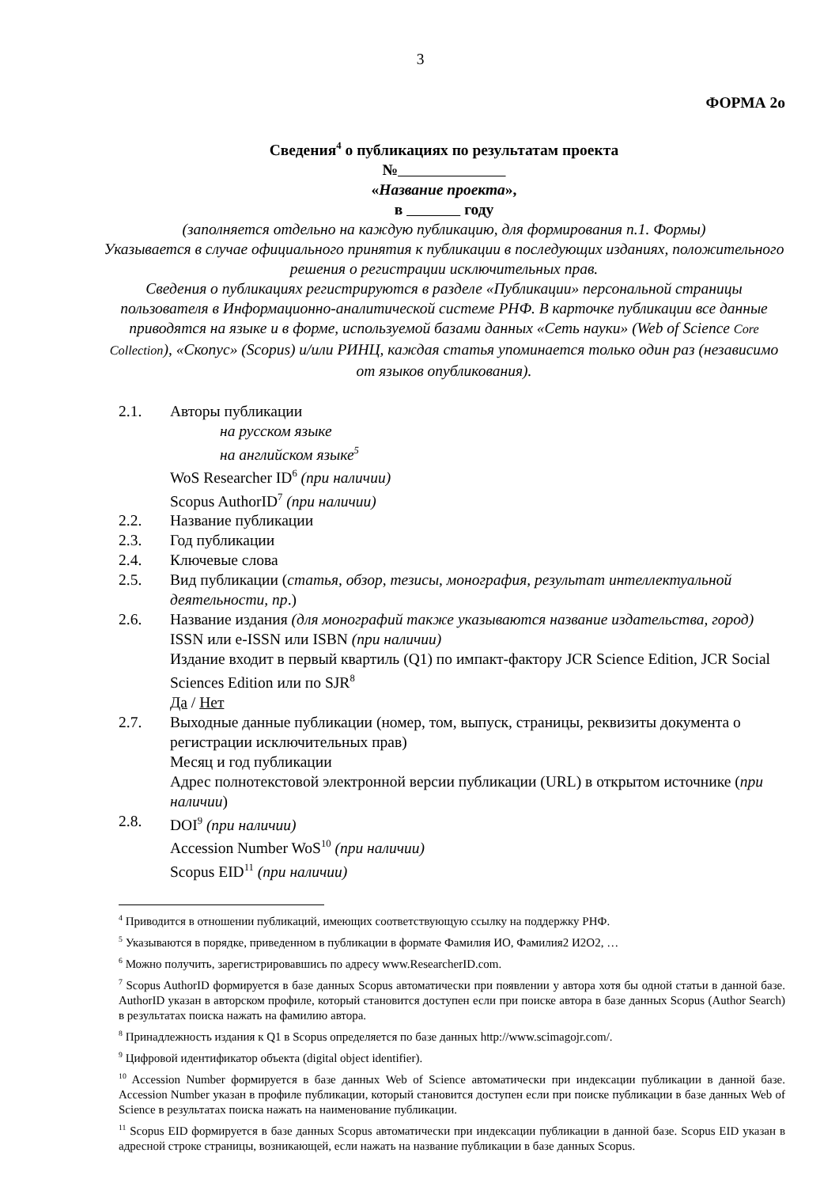3
ФОРМА 2о
Сведения<sup>4</sup> о публикациях по результатам проекта
№
«Название проекта»,
в году
(заполняется отдельно на каждую публикацию, для формирования п.1. Формы)
Указывается в случае официального принятия к публикации в последующих изданиях, положительного решения о регистрации исключительных прав.
Сведения о публикациях регистрируются в разделе «Публикации» персональной страницы пользователя в Информационно-аналитической системе РНФ. В карточке публикации все данные приводятся на языке и в форме, используемой базами данных «Сеть науки» (Web of Science Core Collection), «Скопус» (Scopus) и/или РИНЦ, каждая статья упоминается только один раз (независимо от языков опубликования).
2.1. Авторы публикации
на русском языке
на английском языке<sup>5</sup>
WoS Researcher ID<sup>6</sup> (при наличии)
Scopus AuthorID<sup>7</sup> (при наличии)
2.2. Название публикации
2.3. Год публикации
2.4. Ключевые слова
2.5. Вид публикации (статья, обзор, тезисы, монография, результат интеллектуальной деятельности, пр.)
2.6. Название издания (для монографий также указываются название издательства, город)
ISSN или e-ISSN или ISBN (при наличии)
Издание входит в первый квартиль (Q1) по импакт-фактору JCR Science Edition, JCR Social Sciences Edition или по SJR<sup>8</sup>
Да / Нет
2.7. Выходные данные публикации (номер, том, выпуск, страницы, реквизиты документа о регистрации исключительных прав)
Месяц и год публикации
Адрес полнотекстовой электронной версии публикации (URL) в открытом источнике (при наличии)
2.8. DOI<sup>9</sup> (при наличии)
Accession Number WoS<sup>10</sup> (при наличии)
Scopus EID<sup>11</sup> (при наличии)
<sup>4</sup> Приводится в отношении публикаций, имеющих соответствующую ссылку на поддержку РНФ.
<sup>5</sup> Указываются в порядке, приведенном в публикации в формате Фамилия ИО, Фамилия2 И2О2, …
<sup>6</sup> Можно получить, зарегистрировавшись по адресу www.ResearcherID.com.
<sup>7</sup> Scopus AuthorID формируется в базе данных Scopus автоматически при появлении у автора хотя бы одной статьи в данной базе. AuthorID указан в авторском профиле, который становится доступен если при поиске автора в базе данных Scopus (Author Search) в результатах поиска нажать на фамилию автора.
<sup>8</sup> Принадлежность издания к Q1 в Scopus определяется по базе данных http://www.scimagojr.com/.
<sup>9</sup> Цифровой идентификатор объекта (digital object identifier).
<sup>10</sup> Accession Number формируется в базе данных Web of Science автоматически при индексации публикации в данной базе. Accession Number указан в профиле публикации, который становится доступен если при поиске публикации в базе данных Web of Science в результатах поиска нажать на наименование публикации.
<sup>11</sup> Scopus EID формируется в базе данных Scopus автоматически при индексации публикации в данной базе. Scopus EID указан в адресной строке страницы, возникающей, если нажать на название публикации в базе данных Scopus.